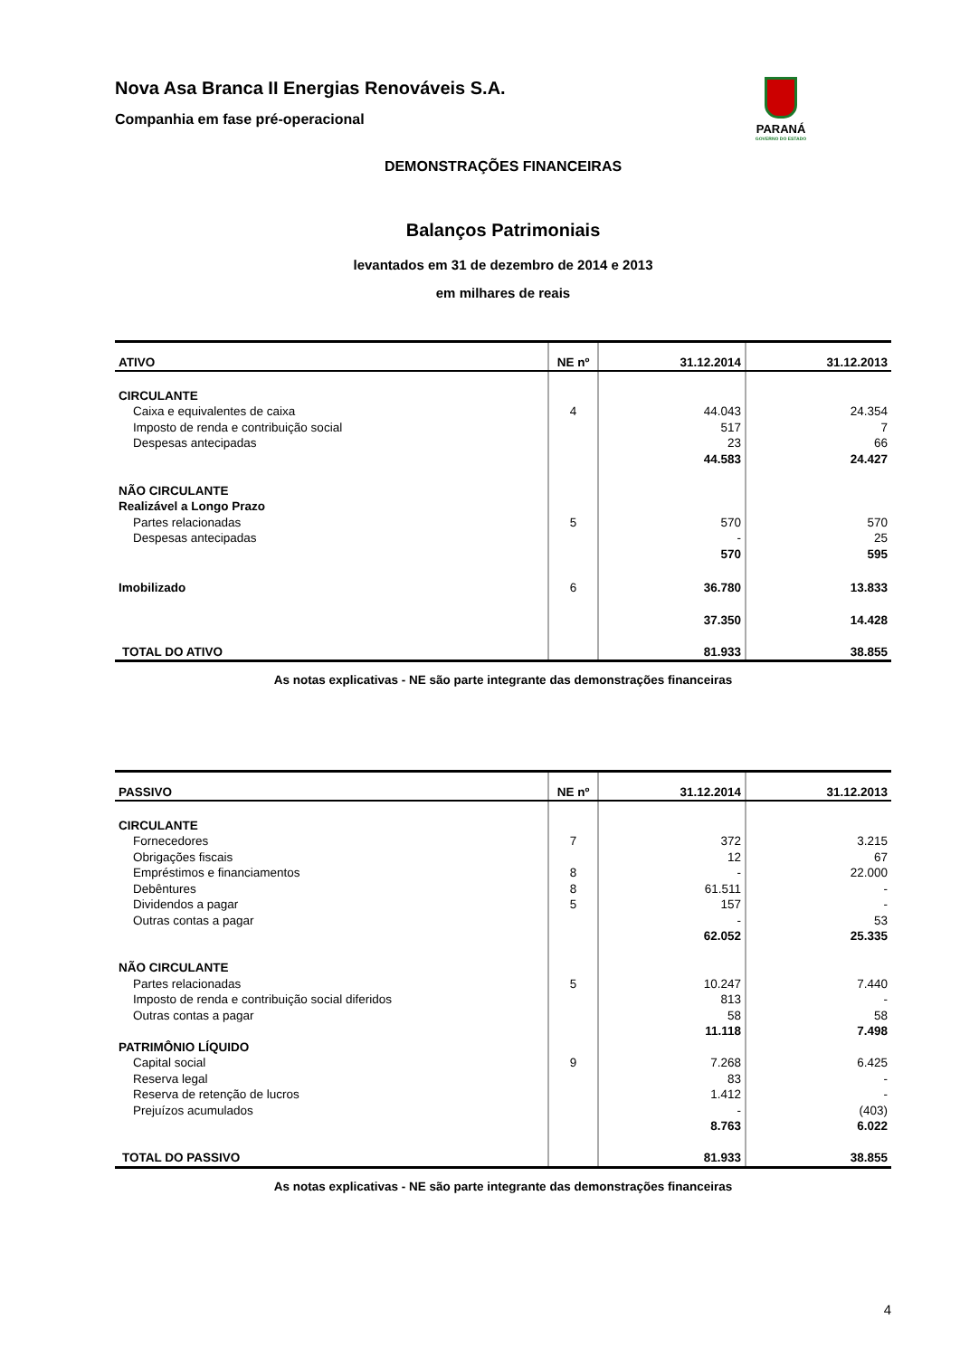PARANÁ
GOVERNO DO ESTADO
Nova Asa Branca II Energias Renováveis S.A.
Companhia em fase pré-operacional
DEMONSTRAÇÕES FINANCEIRAS
Balanços Patrimoniais
levantados em 31 de dezembro de 2014 e 2013
em milhares de reais
| ATIVO | NE nº | 31.12.2014 | 31.12.2013 |
| --- | --- | --- | --- |
| CIRCULANTE | | | |
| Caixa e equivalentes de caixa | 4 | 44.043 | 24.354 |
| Imposto de renda e contribuição social | | 517 | 7 |
| Despesas antecipadas | | 23 | 66 |
| | | 44.583 | 24.427 |
| NÃO CIRCULANTE | | | |
| Realizável a Longo Prazo | | | |
| Partes relacionadas | 5 | 570 | 570 |
| Despesas antecipadas | | - | 25 |
| | | 570 | 595 |
| Imobilizado | 6 | 36.780 | 13.833 |
| | | 37.350 | 14.428 |
| TOTAL DO ATIVO | | 81.933 | 38.855 |
As notas explicativas - NE são parte integrante das demonstrações financeiras
| PASSIVO | NE nº | 31.12.2014 | 31.12.2013 |
| --- | --- | --- | --- |
| CIRCULANTE | | | |
| Fornecedores | 7 | 372 | 3.215 |
| Obrigações fiscais | | 12 | 67 |
| Empréstimos e financiamentos | 8 | - | 22.000 |
| Debêntures | 8 | 61.511 | - |
| Dividendos a pagar | 5 | 157 | - |
| Outras contas a pagar | | - | 53 |
| | | 62.052 | 25.335 |
| NÃO CIRCULANTE | | | |
| Partes relacionadas | 5 | 10.247 | 7.440 |
| Imposto de renda e contribuição social diferidos | | 813 | - |
| Outras contas a pagar | | 58 | 58 |
| | | 11.118 | 7.498 |
| PATRIMÔNIO LÍQUIDO | | | |
| Capital social | 9 | 7.268 | 6.425 |
| Reserva legal | | 83 | - |
| Reserva de retenção de lucros | | 1.412 | - |
| Prejuízos acumulados | | - | (403) |
| | | 8.763 | 6.022 |
| TOTAL DO PASSIVO | | 81.933 | 38.855 |
As notas explicativas - NE são parte integrante das demonstrações financeiras
4